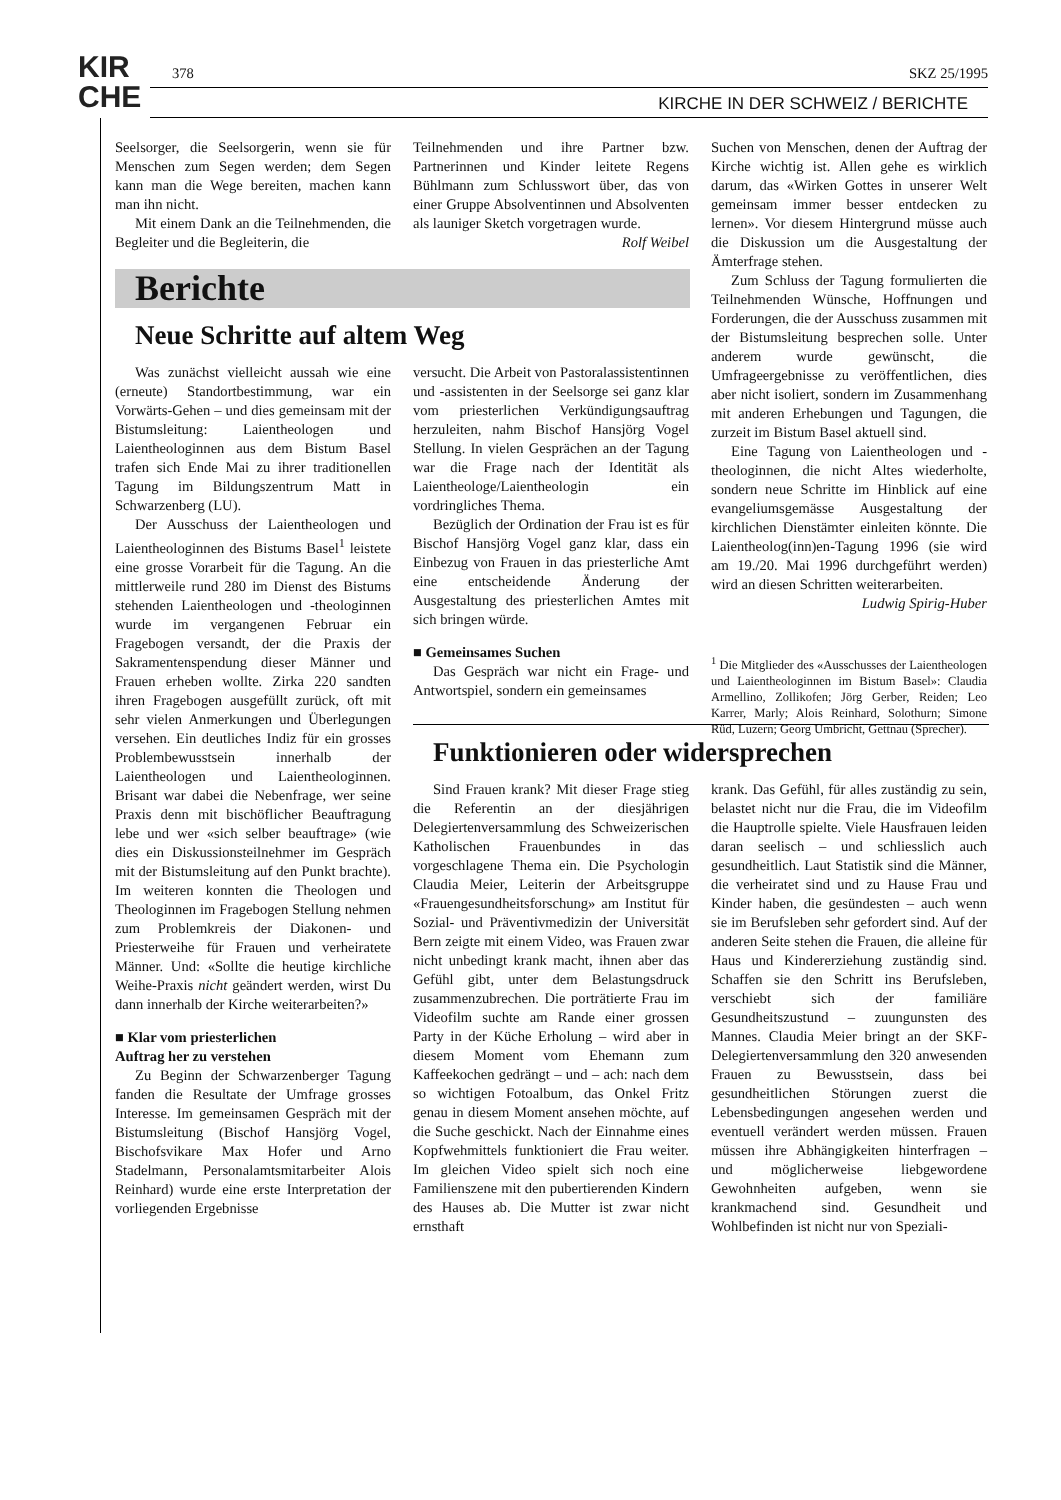KIR
CHE
378 SKZ 25/1995
KIRCHE IN DER SCHWEIZ / BERICHTE
Seelsorger, die Seelsorgerin, wenn sie für Menschen zum Segen werden; dem Segen kann man die Wege bereiten, machen kann man ihn nicht.
Mit einem Dank an die Teilnehmenden, die Begleiter und die Begleiterin, die
Teilnehmenden und ihre Partner bzw. Partnerinnen und Kinder leitete Regens Bühlmann zum Schlusswort über, das von einer Gruppe Absolventinnen und Absolventen als launiger Sketch vorgetragen wurde. Rolf Weibel
Suchen von Menschen, denen der Auftrag der Kirche wichtig ist. Allen gehe es wirklich darum, das «Wirken Gottes in unserer Welt gemeinsam immer besser entdecken zu lernen». Vor diesem Hintergrund müsse auch die Diskussion um die Ausgestaltung der Ämterfrage stehen.
Zum Schluss der Tagung formulierten die Teilnehmenden Wünsche, Hoffnungen und Forderungen, die der Ausschuss zusammen mit der Bistumsleitung besprechen solle. Unter anderem wurde gewünscht, die Umfrageergebnisse zu veröffentlichen, dies aber nicht isoliert, sondern im Zusammenhang mit anderen Erhebungen und Tagungen, die zurzeit im Bistum Basel aktuell sind.
Eine Tagung von Laientheologen und -theologinnen, die nicht Altes wiederholte, sondern neue Schritte im Hinblick auf eine evangeliumsgemässe Ausgestaltung der kirchlichen Dienstämter einleiten könnte. Die Laientheolog(inn)en-Tagung 1996 (sie wird am 19./20. Mai 1996 durchgeführt werden) wird an diesen Schritten weiterarbeiten.
Ludwig Spirig-Huber
<sup>1</sup> Die Mitglieder des «Ausschusses der Laientheologen und Laientheologinnen im Bistum Basel»: Claudia Armellino, Zollikofen; Jörg Gerber, Reiden; Leo Karrer, Marly; Alois Reinhard, Solothurn; Simone Rüd, Luzern; Georg Umbricht, Gettnau (Sprecher).
Berichte
Neue Schritte auf altem Weg
Was zunächst vielleicht aussah wie eine (erneute) Standortbestimmung, war ein Vorwärts-Gehen – und dies gemeinsam mit der Bistumsleitung: Laientheologen und Laientheologinnen aus dem Bistum Basel trafen sich Ende Mai zu ihrer traditionellen Tagung im Bildungszentrum Matt in Schwarzenberg (LU).
Der Ausschuss der Laientheologen und Laientheologinnen des Bistums Basel<sup>1</sup> leistete eine grosse Vorarbeit für die Tagung. An die mittlerweile rund 280 im Dienst des Bistums stehenden Laientheologen und -theologinnen wurde im vergangenen Februar ein Fragebogen versandt, der die Praxis der Sakramentenspendung dieser Männer und Frauen erheben wollte. Zirka 220 sandten ihren Fragebogen ausgefüllt zurück, oft mit sehr vielen Anmerkungen und Überlegungen versehen. Ein deutliches Indiz für ein grosses Problembewusstsein innerhalb der Laientheologen und Laientheologinnen. Brisant war dabei die Nebenfrage, wer seine Praxis denn mit bischöflicher Beauftragung lebe und wer «sich selber beauftrage» (wie dies ein Diskussionsteilnehmer im Gespräch mit der Bistumsleitung auf den Punkt brachte). Im weiteren konnten die Theologen und Theologinnen im Fragebogen Stellung nehmen zum Problemkreis der Diakonen- und Priesterweihe für Frauen und verheiratete Männer. Und: «Sollte die heutige kirchliche Weihe-Praxis nicht geändert werden, wirst Du dann innerhalb der Kirche weiterarbeiten?»
■ Klar vom priesterlichen
Auftrag her zu verstehen
Zu Beginn der Schwarzenberger Tagung fanden die Resultate der Umfrage grosses Interesse. Im gemeinsamen Gespräch mit der Bistumsleitung (Bischof Hansjörg Vogel, Bischofsvikare Max Hofer und Arno Stadelmann, Personalamtsmitarbeiter Alois Reinhard) wurde eine erste Interpretation der vorliegenden Ergebnisse
versucht. Die Arbeit von Pastoralassistentinnen und -assistenten in der Seelsorge sei ganz klar vom priesterlichen Verkündigungsauftrag herzuleiten, nahm Bischof Hansjörg Vogel Stellung. In vielen Gesprächen an der Tagung war die Frage nach der Identität als Laientheologe/Laientheologin ein vordringliches Thema.
Bezüglich der Ordination der Frau ist es für Bischof Hansjörg Vogel ganz klar, dass ein Einbezug von Frauen in das priesterliche Amt eine entscheidende Änderung der Ausgestaltung des priesterlichen Amtes mit sich bringen würde.
■ Gemeinsames Suchen
Das Gespräch war nicht ein Frage- und Antwortspiel, sondern ein gemeinsames
Funktionieren oder widersprechen
Sind Frauen krank? Mit dieser Frage stieg die Referentin an der diesjährigen Delegiertenversammlung des Schweizerischen Katholischen Frauenbundes in das vorgeschlagene Thema ein. Die Psychologin Claudia Meier, Leiterin der Arbeitsgruppe «Frauengesundheitsforschung» am Institut für Sozial- und Präventivmedizin der Universität Bern zeigte mit einem Video, was Frauen zwar nicht unbedingt krank macht, ihnen aber das Gefühl gibt, unter dem Belastungsdruck zusammenzubrechen. Die porträtierte Frau im Videofilm suchte am Rande einer grossen Party in der Küche Erholung – wird aber in diesem Moment vom Ehemann zum Kaffeekochen gedrängt – und – ach: nach dem so wichtigen Fotoalbum, das Onkel Fritz genau in diesem Moment ansehen möchte, auf die Suche geschickt. Nach der Einnahme eines Kopfwehmittels funktioniert die Frau weiter. Im gleichen Video spielt sich noch eine Familienszene mit den pubertierenden Kindern des Hauses ab. Die Mutter ist zwar nicht ernsthaft
krank. Das Gefühl, für alles zuständig zu sein, belastet nicht nur die Frau, die im Videofilm die Hauptrolle spielte. Viele Hausfrauen leiden daran seelisch – und schliesslich auch gesundheitlich. Laut Statistik sind die Männer, die verheiratet sind und zu Hause Frau und Kinder haben, die gesündesten – auch wenn sie im Berufsleben sehr gefordert sind. Auf der anderen Seite stehen die Frauen, die alleine für Haus und Kindererziehung zuständig sind. Schaffen sie den Schritt ins Berufsleben, verschiebt sich der familiäre Gesundheitszustund – zuungunsten des Mannes. Claudia Meier bringt an der SKF-Delegiertenversammlung den 320 anwesenden Frauen zu Bewusstsein, dass bei gesundheitlichen Störungen zuerst die Lebensbedingungen angesehen werden und eventuell verändert werden müssen. Frauen müssen ihre Abhängigkeiten hinterfragen – und möglicherweise liebgewordene Gewohnheiten aufgeben, wenn sie krankmachend sind. Gesundheit und Wohlbefinden ist nicht nur von Speziali-